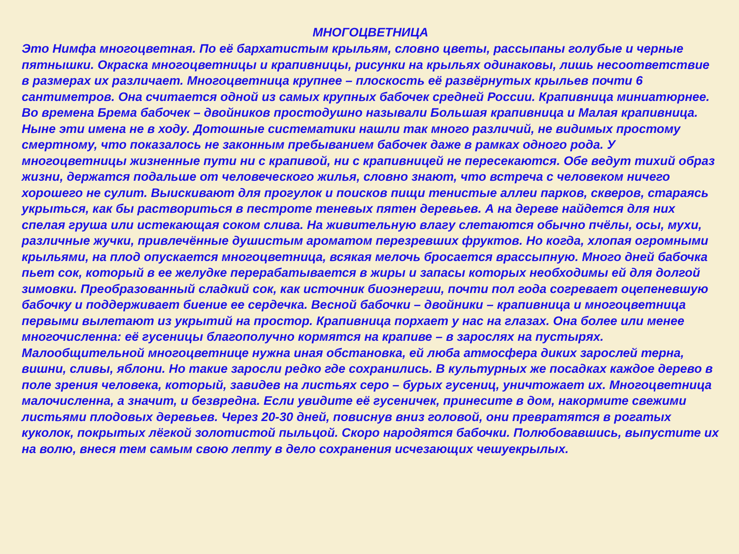МНОГОЦВЕТНИЦА
Это Нимфа многоцветная. По её бархатистым крыльям, словно цветы, рассыпаны голубые и черные пятнышки. Окраска многоцветницы и крапивницы, рисунки на крыльях одинаковы, лишь несоответствие в размерах их различает. Многоцветница крупнее – плоскость её развёрнутых крыльев почти 6 сантиметров. Она считается одной из самых крупных бабочек средней России. Крапивница миниатюрнее. Во времена Брема бабочек – двойников простодушно называли Большая крапивница и Малая крапивница. Ныне эти имена не в ходу. Дотошные систематики нашли так много различий, не видимых простому смертному, что показалось не законным пребыванием бабочек даже в рамках одного рода. У многоцветницы жизненные пути ни с крапивой, ни с крапивницей не пересекаются. Обе ведут тихий образ жизни, держатся подальше от человеческого жилья, словно знают, что встреча с человеком ничего хорошего не сулит. Выискивают для прогулок и поисков пищи тенистые аллеи парков, скверов, стараясь укрыться, как бы раствориться в пестроте теневых пятен деревьев. А на дереве найдется для них спелая груша или истекающая соком слива. На живительную влагу слетаются обычно пчёлы, осы, мухи, различные жучки, привлечённые душистым ароматом перезревших фруктов. Но когда, хлопая огромными крыльями, на плод опускается многоцветница, всякая мелочь бросается врассыпную. Много дней бабочка пьет сок, который в ее желудке перерабатывается в жиры и запасы которых необходимы ей для долгой зимовки. Преобразованный сладкий сок, как источник биоэнергии, почти пол года согревает оцепеневшую бабочку и поддерживает биение ее сердечка. Весной бабочки – двойники – крапивница и многоцветница первыми вылетают из укрытий на простор. Крапивница порхает у нас на глазах. Она более или менее многочисленна: её гусеницы благополучно кормятся на крапиве – в зарослях на пустырях. Малообщительной многоцветнице нужна иная обстановка, ей люба атмосфера диких зарослей терна, вишни, сливы, яблони. Но такие заросли редко где сохранились. В культурных же посадках каждое дерево в поле зрения человека, который, завидев на листьях серо – бурых гусениц, уничтожает их. Многоцветница малочисленна, а значит, и безвредна. Если увидите её гусеничек, принесите в дом, накормите свежими листьями плодовых деревьев. Через 20-30 дней, повиснув вниз головой, они превратятся в рогатых куколок, покрытых лёгкой золотистой пыльцой. Скоро народятся бабочки. Полюбовавшись, выпустите их на волю, внеся тем самым свою лепту в дело сохранения исчезающих чешуекрылых.